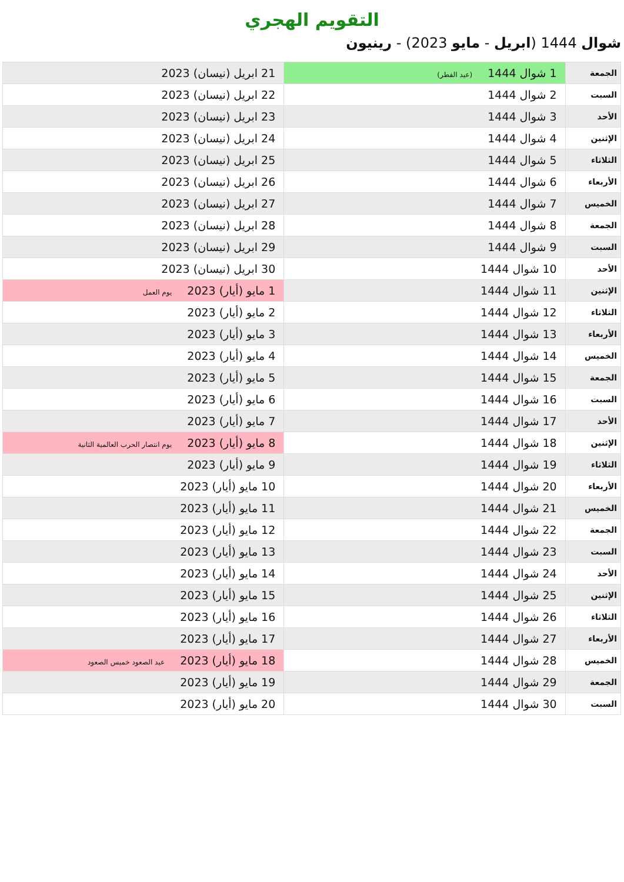التقويم الهجري
شوال 1444 (ابريل - مايو 2023) - رينيون
| الجمعة | 1 شوال 1444 (عيد الفطر) | 21 ابريل (نيسان) 2023 |
| السبت | 2 شوال 1444 | 22 ابريل (نيسان) 2023 |
| الأحد | 3 شوال 1444 | 23 ابريل (نيسان) 2023 |
| الإثنين | 4 شوال 1444 | 24 ابريل (نيسان) 2023 |
| الثلاثاء | 5 شوال 1444 | 25 ابريل (نيسان) 2023 |
| الأربعاء | 6 شوال 1444 | 26 ابريل (نيسان) 2023 |
| الخميس | 7 شوال 1444 | 27 ابريل (نيسان) 2023 |
| الجمعة | 8 شوال 1444 | 28 ابريل (نيسان) 2023 |
| السبت | 9 شوال 1444 | 29 ابريل (نيسان) 2023 |
| الأحد | 10 شوال 1444 | 30 ابريل (نيسان) 2023 |
| الإثنين | 11 شوال 1444 | 1 مايو (أيار) 2023 يوم العمل |
| الثلاثاء | 12 شوال 1444 | 2 مايو (أيار) 2023 |
| الأربعاء | 13 شوال 1444 | 3 مايو (أيار) 2023 |
| الخميس | 14 شوال 1444 | 4 مايو (أيار) 2023 |
| الجمعة | 15 شوال 1444 | 5 مايو (أيار) 2023 |
| السبت | 16 شوال 1444 | 6 مايو (أيار) 2023 |
| الأحد | 17 شوال 1444 | 7 مايو (أيار) 2023 |
| الإثنين | 18 شوال 1444 | 8 مايو (أيار) 2023 يوم انتصار الحرب العالمية الثانية |
| الثلاثاء | 19 شوال 1444 | 9 مايو (أيار) 2023 |
| الأربعاء | 20 شوال 1444 | 10 مايو (أيار) 2023 |
| الخميس | 21 شوال 1444 | 11 مايو (أيار) 2023 |
| الجمعة | 22 شوال 1444 | 12 مايو (أيار) 2023 |
| السبت | 23 شوال 1444 | 13 مايو (أيار) 2023 |
| الأحد | 24 شوال 1444 | 14 مايو (أيار) 2023 |
| الإثنين | 25 شوال 1444 | 15 مايو (أيار) 2023 |
| الثلاثاء | 26 شوال 1444 | 16 مايو (أيار) 2023 |
| الأربعاء | 27 شوال 1444 | 17 مايو (أيار) 2023 |
| الخميس | 28 شوال 1444 | 18 مايو (أيار) 2023 عيد الصعود خميس الصعود |
| الجمعة | 29 شوال 1444 | 19 مايو (أيار) 2023 |
| السبت | 30 شوال 1444 | 20 مايو (أيار) 2023 |